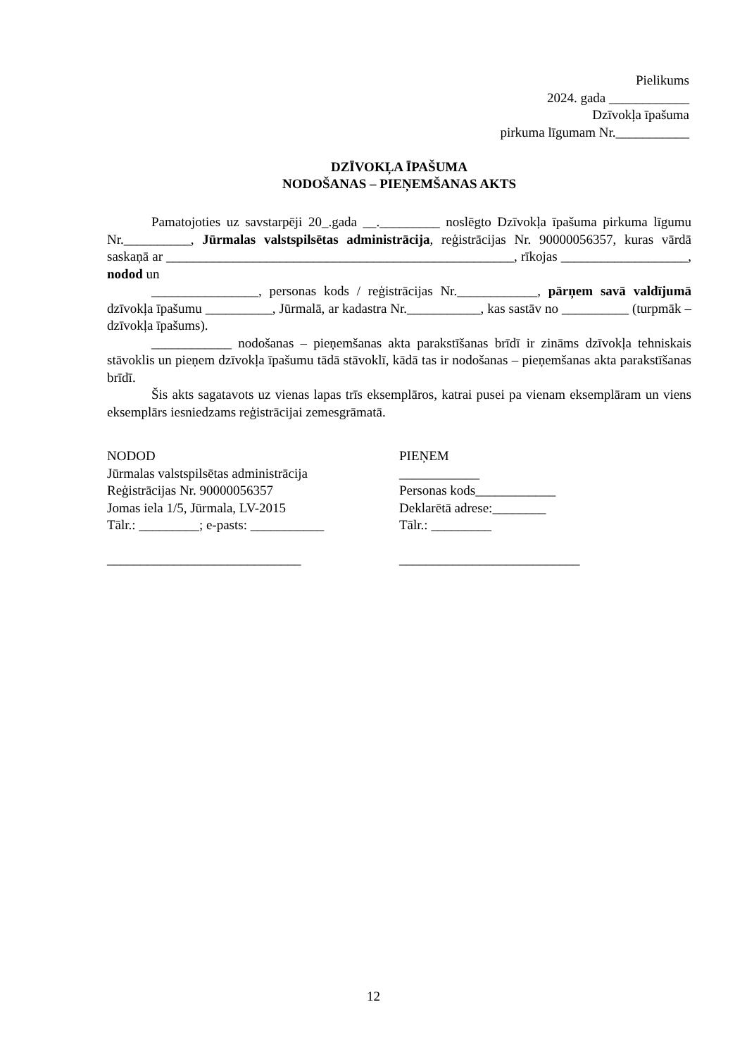Pielikums
2024. gada ____________
Dzīvokļa īpašuma
pirkuma līgumam Nr.___________
DZĪVOKĻA ĪPAŠUMA
NODOŠANAS – PIEŅEMŠANAS AKTS
Pamatojoties uz savstarpēji 20_.gada __._________ noslēgto Dzīvokļa īpašuma pirkuma līgumu Nr.__________, Jūrmalas valstspilsētas administrācija, reģistrācijas Nr. 90000056357, kuras vārdā saskaņā ar ____________________________________________________, rīkojas ___________________, nodod un
________________, personas kods / reģistrācijas Nr.____________, pārņem savā valdījumā dzīvokļa īpašumu __________, Jūrmalā, ar kadastra Nr.___________, kas sastāv no __________ (turpmāk – dzīvokļa īpašums).
____________ nodošanas – pieņemšanas akta parakstīšanas brīdī ir zināms dzīvokļa tehniskais stāvoklis un pieņem dzīvokļa īpašumu tādā stāvoklī, kādā tas ir nodošanas – pieņemšanas akta parakstīšanas brīdī.
Šis akts sagatavots uz vienas lapas trīs eksemplāros, katrai pusei pa vienam eksemplāram un viens eksemplārs iesniedzams reģistrācijai zemesgrāmatā.
NODOD
Jūrmalas valstspilsētas administrācija
Reģistrācijas Nr. 90000056357
Jomas iela 1/5, Jūrmala, LV-2015
Tālr.: _________; e-pasts: ___________
_____________________________
PIEŅEM
____________
Personas kods____________
Deklarētā adrese:________
Tālr.: _________
___________________________
12